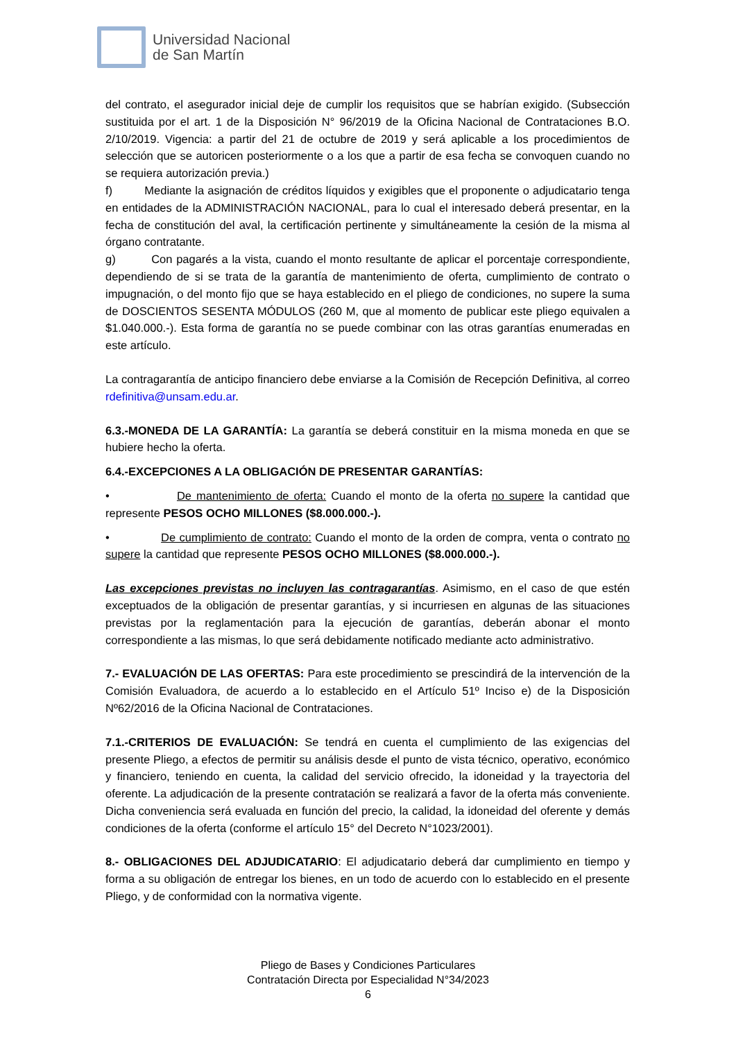Universidad Nacional
de San Martín
del contrato, el asegurador inicial deje de cumplir los requisitos que se habrían exigido. (Subsección sustituida por el art. 1 de la Disposición N° 96/2019 de la Oficina Nacional de Contrataciones B.O. 2/10/2019. Vigencia: a partir del 21 de octubre de 2019 y será aplicable a los procedimientos de selección que se autoricen posteriormente o a los que a partir de esa fecha se convoquen cuando no se requiera autorización previa.)
f) Mediante la asignación de créditos líquidos y exigibles que el proponente o adjudicatario tenga en entidades de la ADMINISTRACIÓN NACIONAL, para lo cual el interesado deberá presentar, en la fecha de constitución del aval, la certificación pertinente y simultáneamente la cesión de la misma al órgano contratante.
g) Con pagarés a la vista, cuando el monto resultante de aplicar el porcentaje correspondiente, dependiendo de si se trata de la garantía de mantenimiento de oferta, cumplimiento de contrato o impugnación, o del monto fijo que se haya establecido en el pliego de condiciones, no supere la suma de DOSCIENTOS SESENTA MÓDULOS (260 M, que al momento de publicar este pliego equivalen a $1.040.000.-). Esta forma de garantía no se puede combinar con las otras garantías enumeradas en este artículo.
La contragarantía de anticipo financiero debe enviarse a la Comisión de Recepción Definitiva, al correo rdefinitiva@unsam.edu.ar.
6.3.-MONEDA DE LA GARANTÍA: La garantía se deberá constituir en la misma moneda en que se hubiere hecho la oferta.
6.4.-EXCEPCIONES A LA OBLIGACIÓN DE PRESENTAR GARANTÍAS:
• De mantenimiento de oferta: Cuando el monto de la oferta no supere la cantidad que represente PESOS OCHO MILLONES ($8.000.000.-).
• De cumplimiento de contrato: Cuando el monto de la orden de compra, venta o contrato no supere la cantidad que represente PESOS OCHO MILLONES ($8.000.000.-).
Las excepciones previstas no incluyen las contragarantías. Asimismo, en el caso de que estén exceptuados de la obligación de presentar garantías, y si incurriesen en algunas de las situaciones previstas por la reglamentación para la ejecución de garantías, deberán abonar el monto correspondiente a las mismas, lo que será debidamente notificado mediante acto administrativo.
7.- EVALUACIÓN DE LAS OFERTAS: Para este procedimiento se prescindirá de la intervención de la Comisión Evaluadora, de acuerdo a lo establecido en el Artículo 51º Inciso e) de la Disposición Nº62/2016 de la Oficina Nacional de Contrataciones.
7.1.-CRITERIOS DE EVALUACIÓN: Se tendrá en cuenta el cumplimiento de las exigencias del presente Pliego, a efectos de permitir su análisis desde el punto de vista técnico, operativo, económico y financiero, teniendo en cuenta, la calidad del servicio ofrecido, la idoneidad y la trayectoria del oferente. La adjudicación de la presente contratación se realizará a favor de la oferta más conveniente. Dicha conveniencia será evaluada en función del precio, la calidad, la idoneidad del oferente y demás condiciones de la oferta (conforme el artículo 15° del Decreto N°1023/2001).
8.- OBLIGACIONES DEL ADJUDICATARIO: El adjudicatario deberá dar cumplimiento en tiempo y forma a su obligación de entregar los bienes, en un todo de acuerdo con lo establecido en el presente Pliego, y de conformidad con la normativa vigente.
Pliego de Bases y Condiciones Particulares
Contratación Directa por Especialidad N°34/2023
6